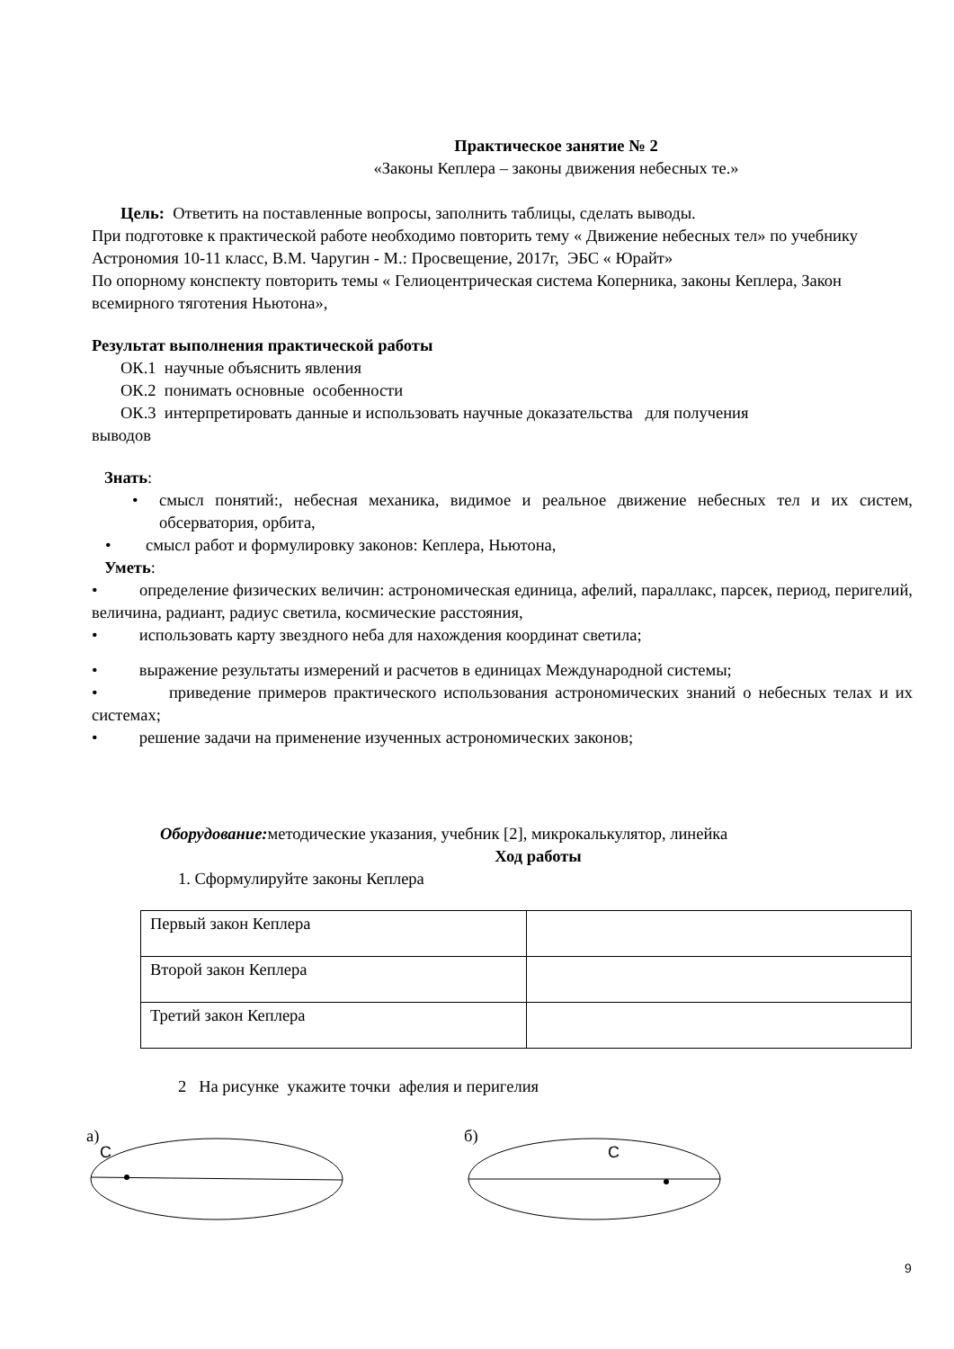Практическое занятие № 2
«Законы Кеплера – законы движения небесных те.»
Цель: Ответить на поставленные вопросы, заполнить таблицы, сделать выводы.
При подготовке к практической работе необходимо повторить тему « Движение небесных тел» по учебнику Астрономия 10-11 класс, В.М. Чаругин - М.: Просвещение, 2017г, ЭБС « Юрайт»
По опорному конспекту повторить темы « Гелиоцентрическая система Коперника, законы Кеплера, Закон всемирного тяготения Ньютона»,
Результат выполнения практической работы
ОК.1 научные объяснить явления
ОК.2 понимать основные особенности
ОК.3 интерпретировать данные и использовать научные доказательства для получения
выводов
Знать:
• смысл понятий:, небесная механика, видимое и реальное движение небесных тел и их систем, обсерватория, орбита,
• смысл работ и формулировку законов: Кеплера, Ньютона,
Уметь:
• определение физических величин: астрономическая единица, афелий, параллакс, парсек, период, перигелий, величина, радиант, радиус светила, космические расстояния,
• использовать карту звездного неба для нахождения координат светила;
• выражение результаты измерений и расчетов в единицах Международной системы;
• приведение примеров практического использования астрономических знаний о небесных телах и их системах;
• решение задачи на применение изученных астрономических законов;
Оборудование: методические указания, учебник [2], микрокалькулятор, линейка
Ход работы
1. Сформулируйте законы Кеплера
| Первый закон Кеплера | |
| Второй закон Кеплера | |
| Третий закон Кеплера | |
2 На рисунке укажите точки афелия и перигелия
а)
C
б)
C
9